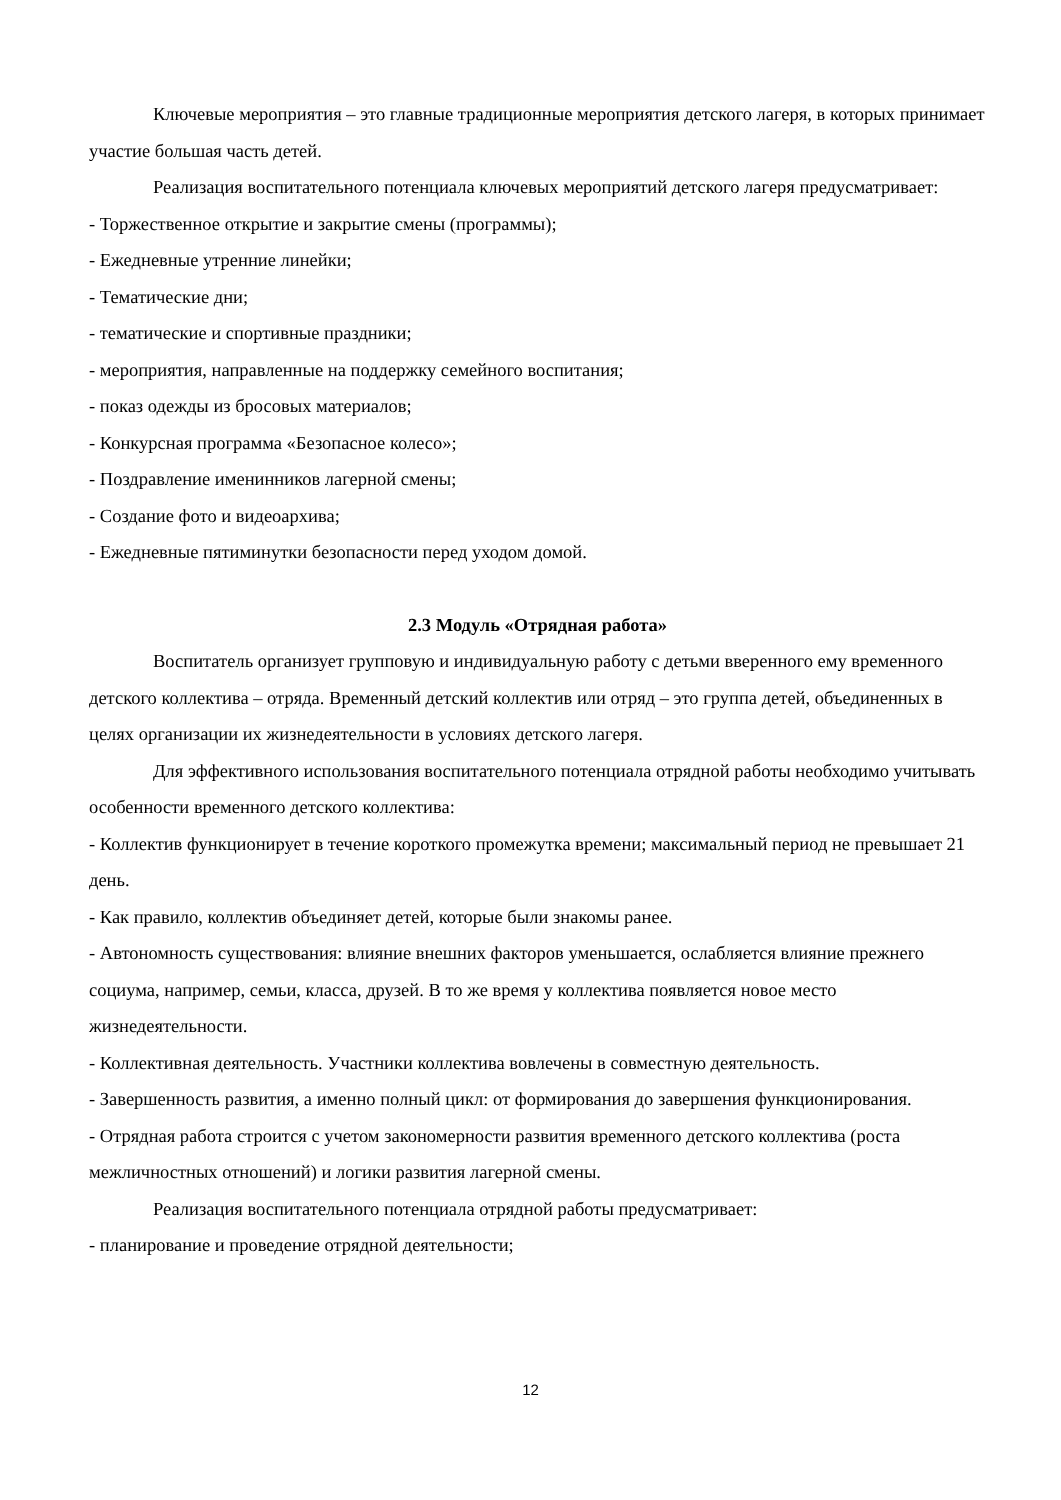Ключевые мероприятия – это главные традиционные мероприятия детского лагеря, в которых принимает участие большая часть детей.
Реализация воспитательного потенциала ключевых мероприятий детского лагеря предусматривает:
- Торжественное открытие и закрытие смены (программы);
- Ежедневные утренние линейки;
- Тематические дни;
- тематические и спортивные праздники;
- мероприятия, направленные на поддержку семейного воспитания;
- показ одежды из бросовых материалов;
- Конкурсная программа «Безопасное колесо»;
- Поздравление именинников лагерной смены;
- Создание фото и видеоархива;
- Ежедневные пятиминутки безопасности перед уходом домой.
2.3 Модуль «Отрядная работа»
Воспитатель организует групповую и индивидуальную работу с детьми вверенного ему временного детского коллектива – отряда. Временный детский коллектив или отряд – это группа детей, объединенных в целях организации их жизнедеятельности в условиях детского лагеря.
Для эффективного использования воспитательного потенциала отрядной работы необходимо учитывать особенности временного детского коллектива:
- Коллектив функционирует в течение короткого промежутка времени; максимальный период не превышает 21 день.
- Как правило, коллектив объединяет детей, которые были знакомы ранее.
- Автономность существования: влияние внешних факторов уменьшается, ослабляется влияние прежнего социума, например, семьи, класса, друзей. В то же время у коллектива появляется новое место жизнедеятельности.
- Коллективная деятельность. Участники коллектива вовлечены в совместную деятельность.
- Завершенность развития, а именно полный цикл: от формирования до завершения функционирования.
- Отрядная работа строится с учетом закономерности развития временного детского коллектива (роста межличностных отношений) и логики развития лагерной смены.
Реализация воспитательного потенциала отрядной работы предусматривает:
- планирование и проведение отрядной деятельности;
12